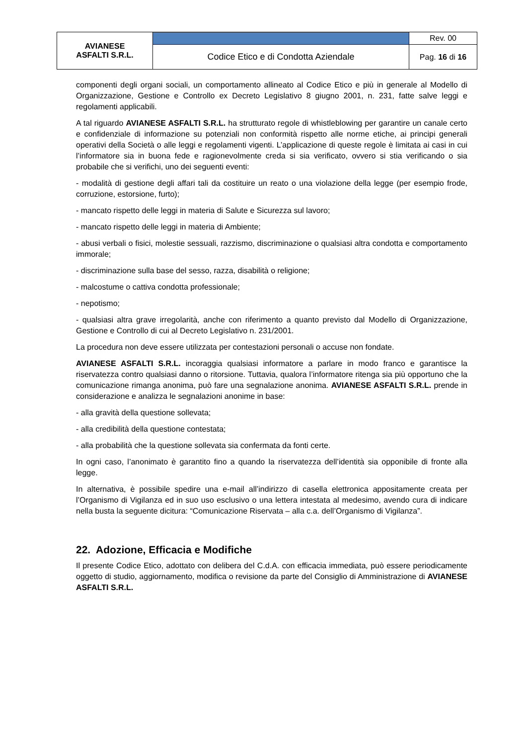| AVIANESE ASFALTI S.R.L. | | Rev. 00 |
| | Codice Etico e di Condotta Aziendale | Pag. 16 di 16 |
componenti degli organi sociali, un comportamento allineato al Codice Etico e più in generale al Modello di Organizzazione, Gestione e Controllo ex Decreto Legislativo 8 giugno 2001, n. 231, fatte salve leggi e regolamenti applicabili.
A tal riguardo AVIANESE ASFALTI S.R.L. ha strutturato regole di whistleblowing per garantire un canale certo e confidenziale di informazione su potenziali non conformità rispetto alle norme etiche, ai principi generali operativi della Società o alle leggi e regolamenti vigenti. L’applicazione di queste regole è limitata ai casi in cui l’informatore sia in buona fede e ragionevolmente creda si sia verificato, ovvero si stia verificando o sia probabile che si verifichi, uno dei seguenti eventi:
- modalità di gestione degli affari tali da costituire un reato o una violazione della legge (per esempio frode, corruzione, estorsione, furto);
- mancato rispetto delle leggi in materia di Salute e Sicurezza sul lavoro;
- mancato rispetto delle leggi in materia di Ambiente;
- abusi verbali o fisici, molestie sessuali, razzismo, discriminazione o qualsiasi altra condotta e comportamento immorale;
- discriminazione sulla base del sesso, razza, disabilità o religione;
- malcostume o cattiva condotta professionale;
- nepotismo;
- qualsiasi altra grave irregolarità, anche con riferimento a quanto previsto dal Modello di Organizzazione, Gestione e Controllo di cui al Decreto Legislativo n. 231/2001.
La procedura non deve essere utilizzata per contestazioni personali o accuse non fondate.
AVIANESE ASFALTI S.R.L. incoraggia qualsiasi informatore a parlare in modo franco e garantisce la riservatezza contro qualsiasi danno o ritorsione. Tuttavia, qualora l’informatore ritenga sia più opportuno che la comunicazione rimanga anonima, può fare una segnalazione anonima. AVIANESE ASFALTI S.R.L. prende in considerazione e analizza le segnalazioni anonime in base:
- alla gravità della questione sollevata;
- alla credibilità della questione contestata;
- alla probabilità che la questione sollevata sia confermata da fonti certe.
In ogni caso, l’anonimato è garantito fino a quando la riservatezza dell’identità sia opponibile di fronte alla legge.
In alternativa, è possibile spedire una e-mail all’indirizzo di casella elettronica appositamente creata per l’Organismo di Vigilanza ed in suo uso esclusivo o una lettera intestata al medesimo, avendo cura di indicare nella busta la seguente dicitura: “Comunicazione Riservata – alla c.a. dell’Organismo di Vigilanza”.
22. Adozione, Efficacia e Modifiche
Il presente Codice Etico, adottato con delibera del C.d.A. con efficacia immediata, può essere periodicamente oggetto di studio, aggiornamento, modifica o revisione da parte del Consiglio di Amministrazione di AVIANESE ASFALTI S.R.L.